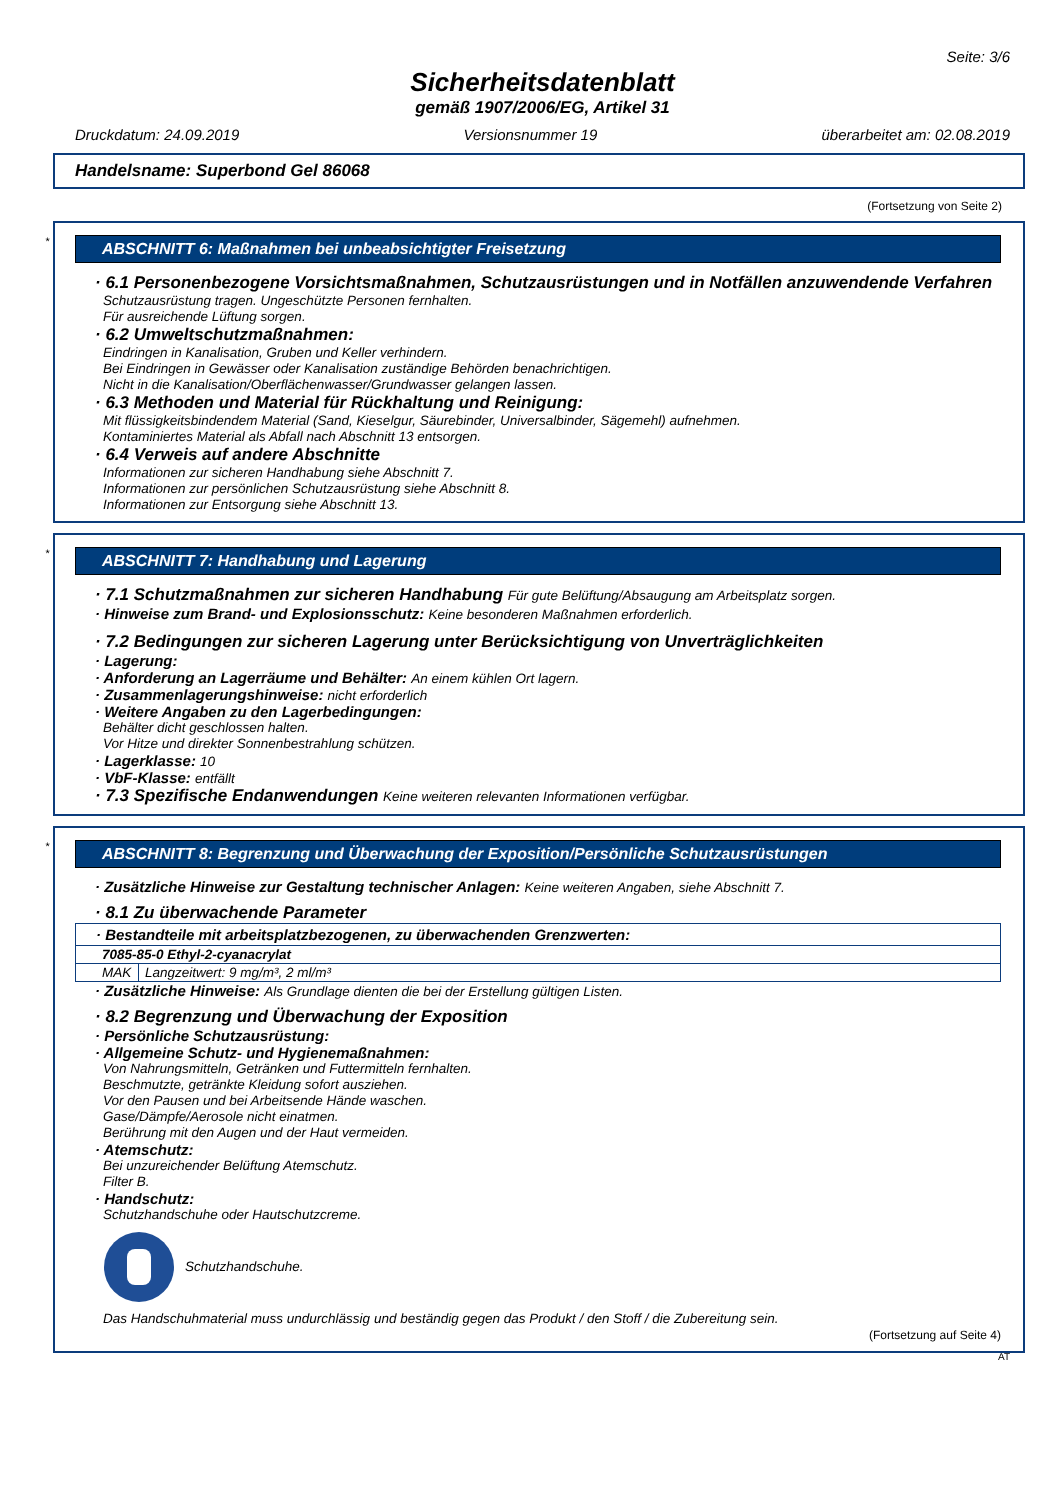Seite: 3/6
Sicherheitsdatenblatt
gemäß 1907/2006/EG, Artikel 31
Druckdatum: 24.09.2019 Versionsnummer 19 überarbeitet am: 02.08.2019
Handelsname: Superbond Gel 86068
(Fortsetzung von Seite 2)
*
ABSCHNITT 6: Maßnahmen bei unbeabsichtigter Freisetzung
· 6.1 Personenbezogene Vorsichtsmaßnahmen, Schutzausrüstungen und in Notfällen anzuwendende Verfahren
Schutzausrüstung tragen. Ungeschützte Personen fernhalten.
Für ausreichende Lüftung sorgen.
· 6.2 Umweltschutzmaßnahmen:
Eindringen in Kanalisation, Gruben und Keller verhindern.
Bei Eindringen in Gewässer oder Kanalisation zuständige Behörden benachrichtigen.
Nicht in die Kanalisation/Oberflächenwasser/Grundwasser gelangen lassen.
· 6.3 Methoden und Material für Rückhaltung und Reinigung:
Mit flüssigkeitsbindendem Material (Sand, Kieselgur, Säurebinder, Universalbinder, Sägemehl) aufnehmen.
Kontaminiertes Material als Abfall nach Abschnitt 13 entsorgen.
· 6.4 Verweis auf andere Abschnitte
Informationen zur sicheren Handhabung siehe Abschnitt 7.
Informationen zur persönlichen Schutzausrüstung siehe Abschnitt 8.
Informationen zur Entsorgung siehe Abschnitt 13.
*
ABSCHNITT 7: Handhabung und Lagerung
· 7.1 Schutzmaßnahmen zur sicheren Handhabung Für gute Belüftung/Absaugung am Arbeitsplatz sorgen.
· Hinweise zum Brand- und Explosionsschutz: Keine besonderen Maßnahmen erforderlich.
· 7.2 Bedingungen zur sicheren Lagerung unter Berücksichtigung von Unverträglichkeiten
· Lagerung:
· Anforderung an Lagerräume und Behälter: An einem kühlen Ort lagern.
· Zusammenlagerungshinweise: nicht erforderlich
· Weitere Angaben zu den Lagerbedingungen:
Behälter dicht geschlossen halten.
Vor Hitze und direkter Sonnenbestrahlung schützen.
· Lagerklasse: 10
· VbF-Klasse: entfällt
· 7.3 Spezifische Endanwendungen Keine weiteren relevanten Informationen verfügbar.
*
ABSCHNITT 8: Begrenzung und Überwachung der Exposition/Persönliche Schutzausrüstungen
· Zusätzliche Hinweise zur Gestaltung technischer Anlagen: Keine weiteren Angaben, siehe Abschnitt 7.
· 8.1 Zu überwachende Parameter
| · Bestandteile mit arbeitsplatzbezogenen, zu überwachenden Grenzwerten: | |
| --- | --- |
| 7085-85-0 Ethyl-2-cyanacrylat | |
| MAK | Langzeitwert: 9 mg/m³, 2 ml/m³ |
· Zusätzliche Hinweise: Als Grundlage dienten die bei der Erstellung gültigen Listen.
· 8.2 Begrenzung und Überwachung der Exposition
· Persönliche Schutzausrüstung:
· Allgemeine Schutz- und Hygienemaßnahmen:
Von Nahrungsmitteln, Getränken und Futtermitteln fernhalten.
Beschmutzte, getränkte Kleidung sofort ausziehen.
Vor den Pausen und bei Arbeitsende Hände waschen.
Gase/Dämpfe/Aerosole nicht einatmen.
Berührung mit den Augen und der Haut vermeiden.
· Atemschutz:
Bei unzureichender Belüftung Atemschutz.
Filter B.
· Handschutz:
Schutzhandschuhe oder Hautschutzcreme.
Schutzhandschuhe.
Das Handschuhmaterial muss undurchlässig und beständig gegen das Produkt / den Stoff / die Zubereitung sein.
(Fortsetzung auf Seite 4)
AT